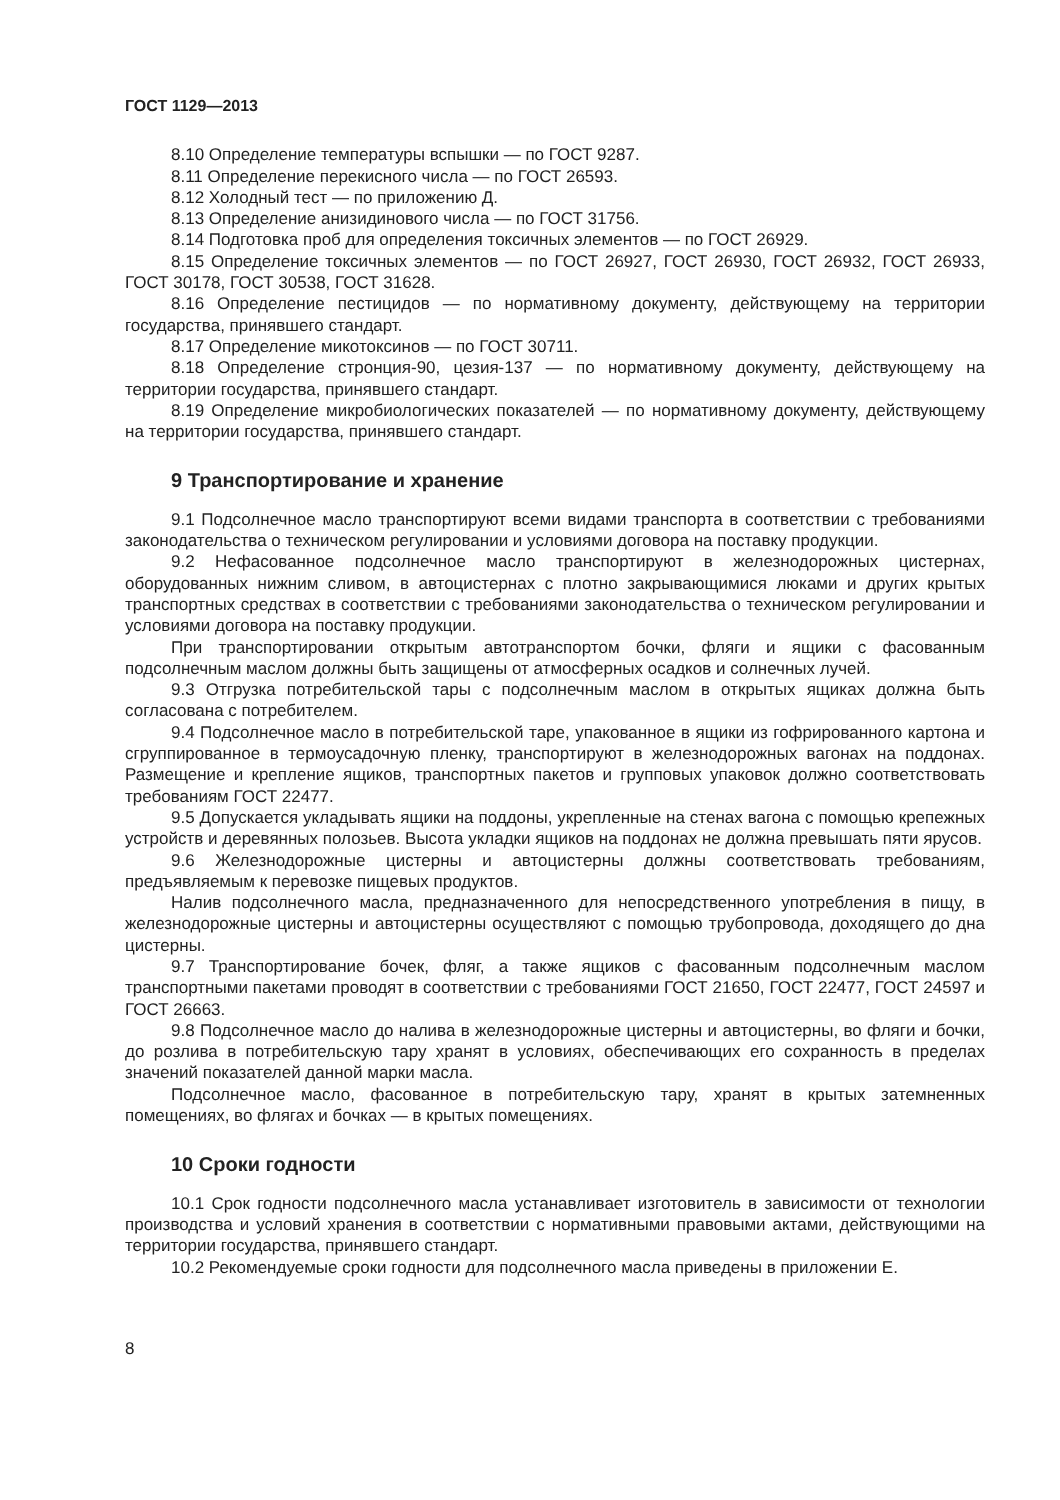ГОСТ 1129—2013
8.10 Определение температуры вспышки — по ГОСТ 9287.
8.11 Определение перекисного числа — по ГОСТ 26593.
8.12 Холодный тест — по приложению Д.
8.13 Определение анизидинового числа — по ГОСТ 31756.
8.14 Подготовка проб для определения токсичных элементов — по ГОСТ 26929.
8.15 Определение токсичных элементов — по ГОСТ 26927, ГОСТ 26930, ГОСТ 26932, ГОСТ 26933, ГОСТ 30178, ГОСТ 30538, ГОСТ 31628.
8.16 Определение пестицидов — по нормативному документу, действующему на территории государства, принявшего стандарт.
8.17 Определение микотоксинов — по ГОСТ 30711.
8.18 Определение стронция-90, цезия-137 — по нормативному документу, действующему на территории государства, принявшего стандарт.
8.19 Определение микробиологических показателей — по нормативному документу, действующему на территории государства, принявшего стандарт.
9 Транспортирование и хранение
9.1 Подсолнечное масло транспортируют всеми видами транспорта в соответствии с требованиями законодательства о техническом регулировании и условиями договора на поставку продукции.
9.2 Нефасованное подсолнечное масло транспортируют в железнодорожных цистернах, оборудованных нижним сливом, в автоцистернах с плотно закрывающимися люками и других крытых транспортных средствах в соответствии с требованиями законодательства о техническом регулировании и условиями договора на поставку продукции.
При транспортировании открытым автотранспортом бочки, фляги и ящики с фасованным подсолнечным маслом должны быть защищены от атмосферных осадков и солнечных лучей.
9.3 Отгрузка потребительской тары с подсолнечным маслом в открытых ящиках должна быть согласована с потребителем.
9.4 Подсолнечное масло в потребительской таре, упакованное в ящики из гофрированного картона и сгруппированное в термоусадочную пленку, транспортируют в железнодорожных вагонах на поддонах. Размещение и крепление ящиков, транспортных пакетов и групповых упаковок должно соответствовать требованиям ГОСТ 22477.
9.5 Допускается укладывать ящики на поддоны, укрепленные на стенах вагона с помощью крепежных устройств и деревянных полозьев. Высота укладки ящиков на поддонах не должна превышать пяти ярусов.
9.6 Железнодорожные цистерны и автоцистерны должны соответствовать требованиям, предъявляемым к перевозке пищевых продуктов.
Налив подсолнечного масла, предназначенного для непосредственного употребления в пищу, в железнодорожные цистерны и автоцистерны осуществляют с помощью трубопровода, доходящего до дна цистерны.
9.7 Транспортирование бочек, фляг, а также ящиков с фасованным подсолнечным маслом транспортными пакетами проводят в соответствии с требованиями ГОСТ 21650, ГОСТ 22477, ГОСТ 24597 и ГОСТ 26663.
9.8 Подсолнечное масло до налива в железнодорожные цистерны и автоцистерны, во фляги и бочки, до розлива в потребительскую тару хранят в условиях, обеспечивающих его сохранность в пределах значений показателей данной марки масла.
Подсолнечное масло, фасованное в потребительскую тару, хранят в крытых затемненных помещениях, во флягах и бочках — в крытых помещениях.
10 Сроки годности
10.1 Срок годности подсолнечного масла устанавливает изготовитель в зависимости от технологии производства и условий хранения в соответствии с нормативными правовыми актами, действующими на территории государства, принявшего стандарт.
10.2 Рекомендуемые сроки годности для подсолнечного масла приведены в приложении Е.
8